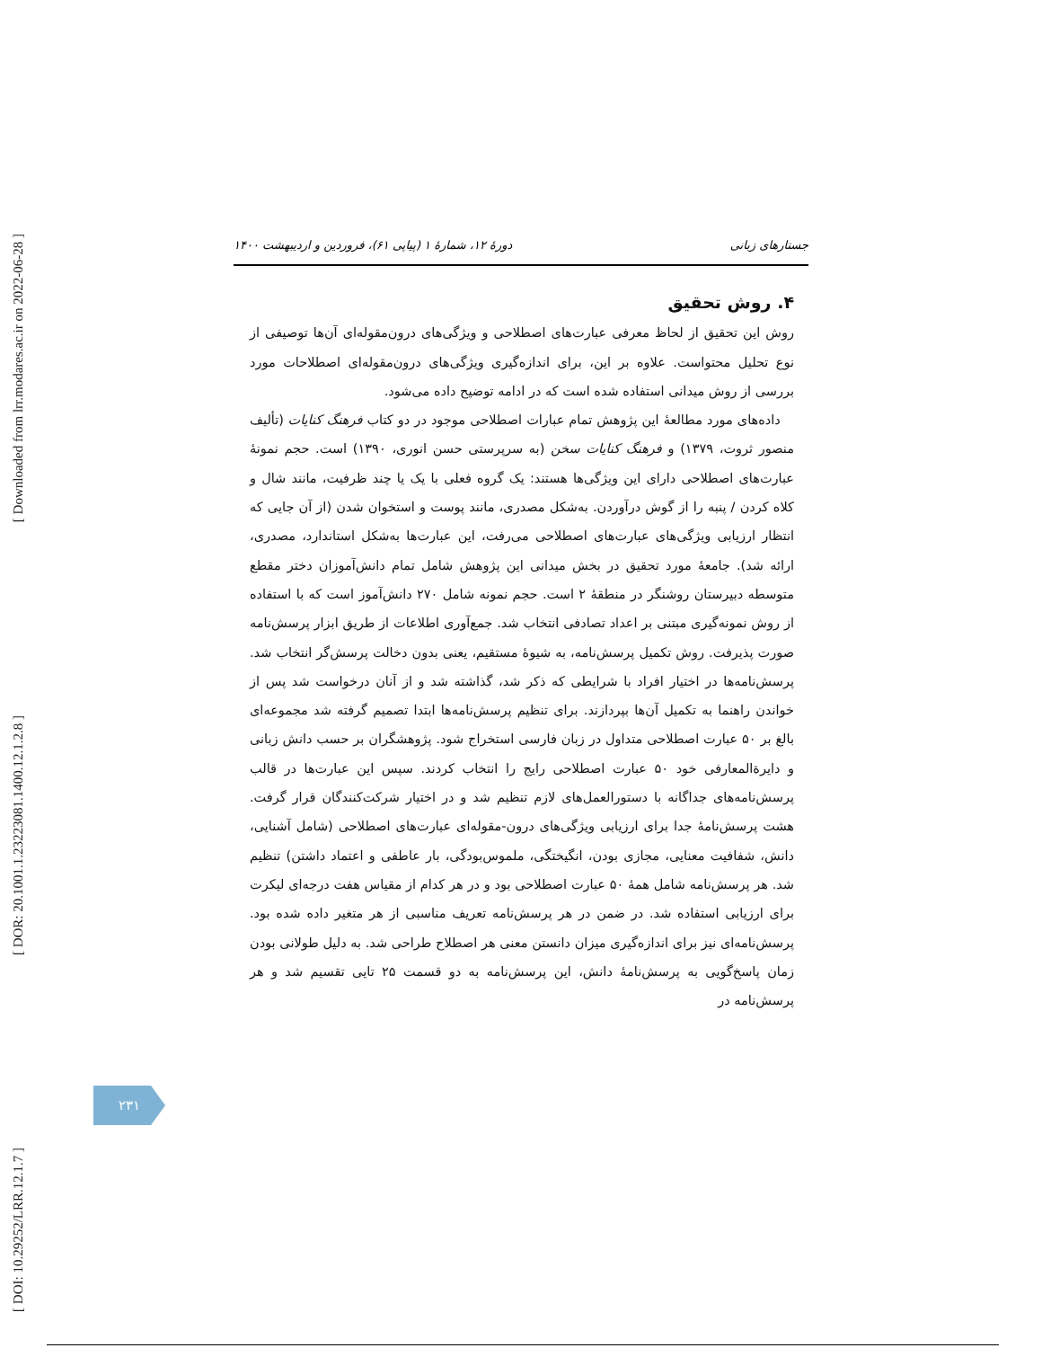[ Downloaded from lrr.modares.ac.ir on 2022-06-28 ]
[ DOR: 20.1001.1.23223081.1400.12.1.2.8 ]
[ DOI: 10.29252/LRR.12.1.7 ]
جستارهای زبانی دورهٔ ۱۲، شمارهٔ ۱ (پیاپی ۶۱)، فروردین و اردیبهشت ۱۴۰۰
۴. روش تحقیق
روش این تحقیق از لحاظ معرفی عبارت‌های اصطلاحی و ویژگی‌های درون‌مقوله‌ای آن‌ها توصیفی از نوع تحلیل محتواست. علاوه بر این، برای اندازه‌گیری ویژگی‌های درون‌مقوله‌ای اصطلاحات مورد بررسی از روش میدانی استفاده شده است که در ادامه توضیح داده می‌شود.
داده‌های مورد مطالعهٔ این پژوهش تمام عبارات اصطلاحی موجود در دو کتاب فرهنگ کنایات (تألیف منصور ثروت، ۱۳۷۹) و فرهنگ کنایات سخن (به سرپرستی حسن انوری، ۱۳۹۰) است. حجم نمونهٔ عبارت‌های اصطلاحی دارای این ویژگی‌ها هستند: یک گروه فعلی با یک یا چند ظرفیت، مانند شال و کلاه کردن / پنبه را از گوش درآوردن. به‌شکل مصدری، مانند پوست و استخوان شدن (از آن جایی که انتظار ارزیابی ویژگی‌های عبارت‌های اصطلاحی می‌رفت، این عبارت‌ها به‌شکل استاندارد، مصدری، ارائه شد). جامعهٔ مورد تحقیق در بخش میدانی این پژوهش شامل تمام دانش‌آموزان دختر مقطع متوسطه دبیرستان روشنگر در منطقهٔ ۲ است. حجم نمونه شامل ۲۷۰ دانش‌آموز است که با استفاده از روش نمونه‌گیری مبتنی بر اعداد تصادفی انتخاب شد. جمع‌آوری اطلاعات از طریق ابزار پرسش‌نامه صورت پذیرفت. روش تکمیل پرسش‌نامه، به شیوهٔ مستقیم، یعنی بدون دخالت پرسش‌گر انتخاب شد. پرسش‌نامه‌ها در اختیار افراد با شرایطی که ذکر شد، گذاشته شد و از آنان درخواست شد پس از خواندن راهنما به تکمیل آن‌ها بپردازند. برای تنظیم پرسش‌نامه‌ها ابتدا تصمیم گرفته شد مجموعه‌ای بالغ بر ۵۰ عبارت اصطلاحی متداول در زبان فارسی استخراج شود. پژوهشگران بر حسب دانش زبانی و دایرةالمعارفی خود ۵۰ عبارت اصطلاحی رایج را انتخاب کردند. سپس این عبارت‌ها در قالب پرسش‌نامه‌های جداگانه با دستورالعمل‌های لازم تنظیم شد و در اختیار شرکت‌کنندگان قرار گرفت. هشت پرسش‌نامهٔ جدا برای ارزیابی ویژگی‌های درون-مقوله‌ای عبارت‌های اصطلاحی (شامل آشنایی، دانش، شفافیت معنایی، مجازی بودن، انگیختگی، ملموس‌بودگی، بار عاطفی و اعتماد داشتن) تنظیم شد. هر پرسش‌نامه شامل همهٔ ۵۰ عبارت اصطلاحی بود و در هر کدام از مقیاس هفت درجه‌ای لیکرت برای ارزیابی استفاده شد. در ضمن در هر پرسش‌نامه تعریف مناسبی از هر متغیر داده شده بود. پرسش‌نامه‌ای نیز برای اندازه‌گیری میزان دانستن معنی هر اصطلاح طراحی شد. به دلیل طولانی بودن زمان پاسخ‌گویی به پرسش‌نامهٔ دانش، این پرسش‌نامه به دو قسمت ۲۵ تایی تقسیم شد و هر پرسش‌نامه در
۲۳۱